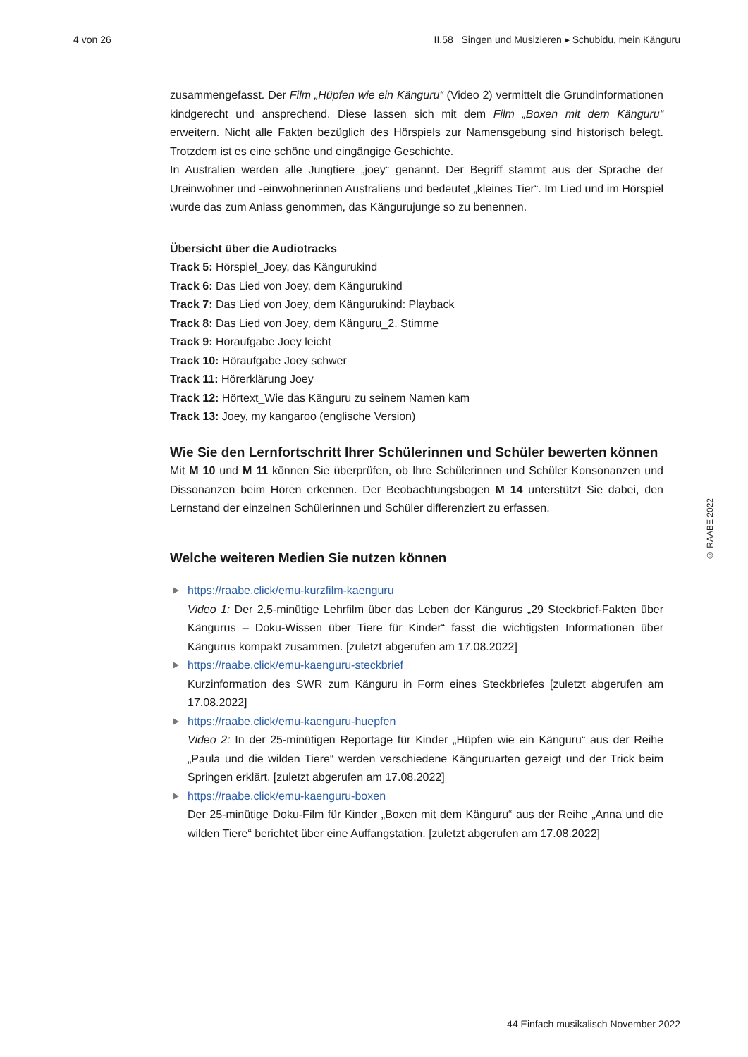4 von 26 II.58 Singen und Musizieren ▸ Schubidu, mein Känguru
zusammengefasst. Der Film „Hüpfen wie ein Känguru“ (Video 2) vermittelt die Grundinformationen kindgerecht und ansprechend. Diese lassen sich mit dem Film „Boxen mit dem Känguru“ erweitern. Nicht alle Fakten bezüglich des Hörspiels zur Namensgebung sind historisch belegt. Trotzdem ist es eine schöne und eingängige Geschichte.
In Australien werden alle Jungtiere „joey“ genannt. Der Begriff stammt aus der Sprache der Ureinwohner und -einwohnerinnen Australiens und bedeutet „kleines Tier“. Im Lied und im Hörspiel wurde das zum Anlass genommen, das Kängurujunge so zu benennen.
Übersicht über die Audiotracks
Track 5: Hörspiel_Joey, das Kängurukind
Track 6: Das Lied von Joey, dem Kängurukind
Track 7: Das Lied von Joey, dem Kängurukind: Playback
Track 8: Das Lied von Joey, dem Känguru_2. Stimme
Track 9: Höraufgabe Joey leicht
Track 10: Höraufgabe Joey schwer
Track 11: Hörerklärung Joey
Track 12: Hörtext_Wie das Känguru zu seinem Namen kam
Track 13: Joey, my kangaroo (englische Version)
Wie Sie den Lernfortschritt Ihrer Schülerinnen und Schüler bewerten können
Mit M 10 und M 11 können Sie überprüfen, ob Ihre Schülerinnen und Schüler Konsonanzen und Dissonanzen beim Hören erkennen. Der Beobachtungsbogen M 14 unterstützt Sie dabei, den Lernstand der einzelnen Schülerinnen und Schüler differenziert zu erfassen.
Welche weiteren Medien Sie nutzen können
https://raabe.click/emu-kurzfilm-kaenguru
Video 1: Der 2,5-minütige Lehrfilm über das Leben der Kängurus „29 Steckbrief-Fakten über Kängurus – Doku-Wissen über Tiere für Kinder“ fasst die wichtigsten Informationen über Kängurus kompakt zusammen. [zuletzt abgerufen am 17.08.2022]
https://raabe.click/emu-kaenguru-steckbrief
Kurzinformation des SWR zum Känguru in Form eines Steckbriefes [zuletzt abgerufen am 17.08.2022]
https://raabe.click/emu-kaenguru-huepfen
Video 2: In der 25-minütigen Reportage für Kinder „Hüpfen wie ein Känguru“ aus der Reihe „Paula und die wilden Tiere“ werden verschiedene Känguruarten gezeigt und der Trick beim Springen erklärt. [zuletzt abgerufen am 17.08.2022]
https://raabe.click/emu-kaenguru-boxen
Der 25-minütige Doku-Film für Kinder „Boxen mit dem Känguru“ aus der Reihe „Anna und die wilden Tiere“ berichtet über eine Auffangstation. [zuletzt abgerufen am 17.08.2022]
© RAABE 2022
44 Einfach musikalisch November 2022